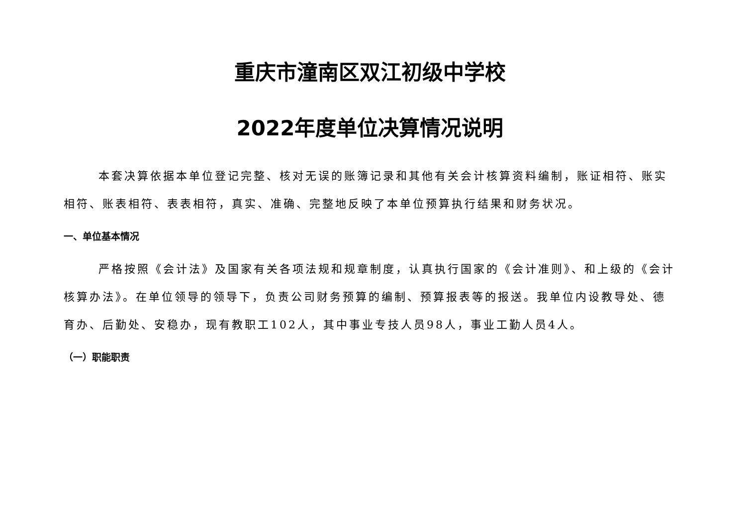重庆市潼南区双江初级中学校
2022年度单位决算情况说明
本套决算依据本单位登记完整、核对无误的账簿记录和其他有关会计核算资料编制，账证相符、账实相符、账表相符、表表相符，真实、准确、完整地反映了本单位预算执行结果和财务状况。
一、单位基本情况
严格按照《会计法》及国家有关各项法规和规章制度，认真执行国家的《会计准则》、和上级的《会计核算办法》。在单位领导的领导下，负责公司财务预算的编制、预算报表等的报送。我单位内设教导处、德育办、后勤处、安稳办，现有教职工102人，其中事业专技人员98人，事业工勤人员4人。
（一）职能职责